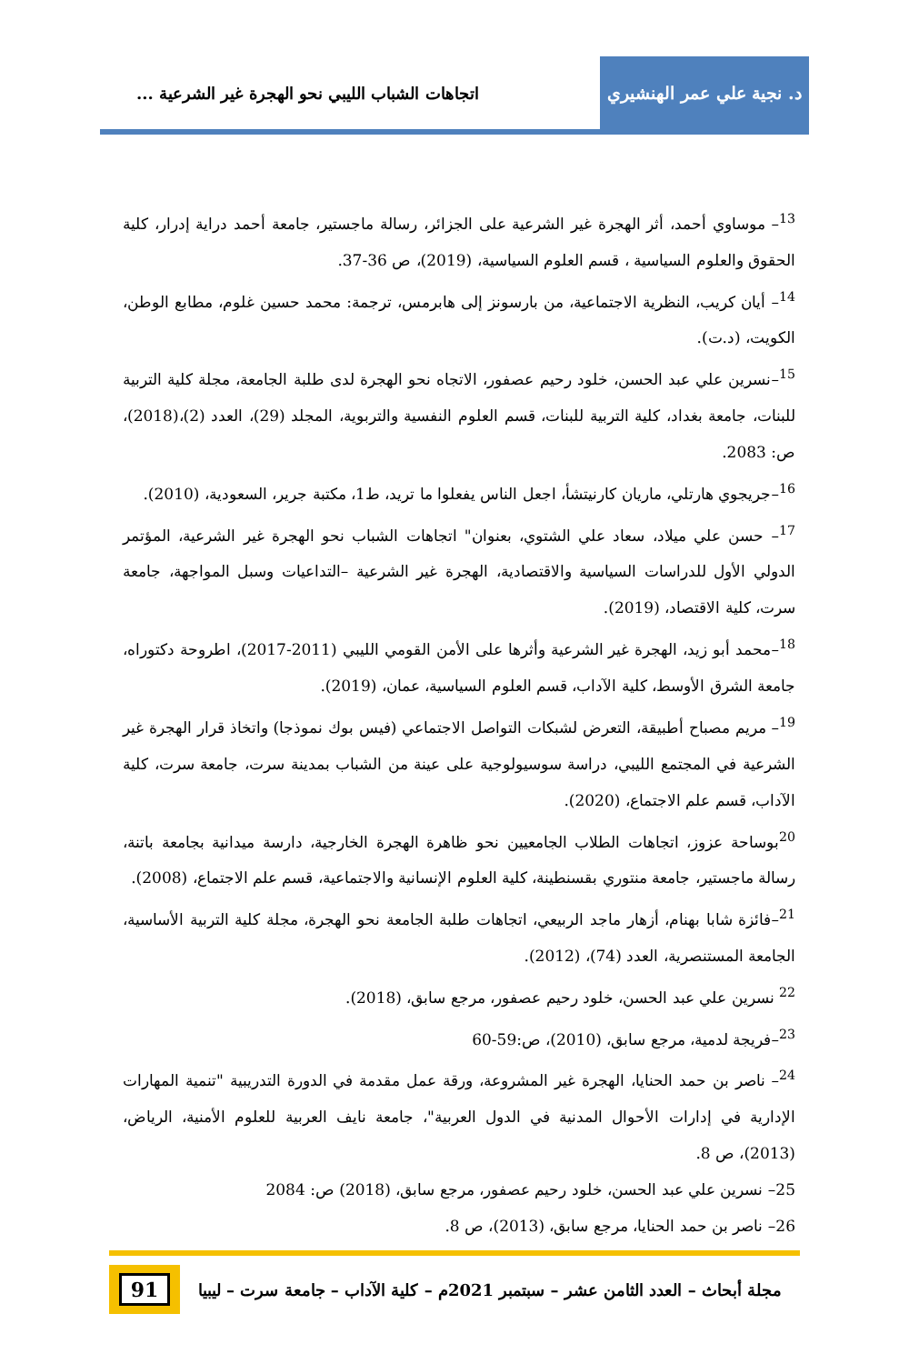د. نجية علي عمر الهنشيري
اتجاهات الشباب الليبي نحو الهجرة غير الشرعية ...
<sup>13</sup>– موساوي أحمد، أثر الهجرة غير الشرعية على الجزائر، رسالة ماجستير، جامعة أحمد دراية إدرار، كلية الحقوق والعلوم السياسية ، قسم العلوم السياسية، (2019)، ص 36-37.
<sup>14</sup>– أيان كريب، النظرية الاجتماعية، من بارسونز إلى هابرمس، ترجمة: محمد حسين غلوم، مطابع الوطن، الكويت، (د.ت).
<sup>15</sup>–نسرين علي عبد الحسن، خلود رحيم عصفور، الاتجاه نحو الهجرة لدى طلبة الجامعة، مجلة كلية التربية للبنات، جامعة بغداد، كلية التربية للبنات، قسم العلوم النفسية والتربوية، المجلد (29)، العدد (2)،(2018)، ص: 2083.
<sup>16</sup>–جريجوي هارتلي، ماريان كارنيتشأ، اجعل الناس يفعلوا ما تريد، ط1، مكتبة جرير، السعودية، (2010).
<sup>17</sup>– حسن علي ميلاد، سعاد علي الشتوي، بعنوان" اتجاهات الشباب نحو الهجرة غير الشرعية، المؤتمر الدولي الأول للدراسات السياسية والاقتصادية، الهجرة غير الشرعية –التداعيات وسبل المواجهة، جامعة سرت، كلية الاقتصاد، (2019).
<sup>18</sup>–محمد أبو زيد، الهجرة غير الشرعية وأثرها على الأمن القومي الليبي (2011-2017)، اطروحة دكتوراه، جامعة الشرق الأوسط، كلية الآداب، قسم العلوم السياسية، عمان، (2019).
<sup>19</sup>– مريم مصباح أطبيقة، التعرض لشبكات التواصل الاجتماعي (فيس بوك نموذجا) واتخاذ قرار الهجرة غير الشرعية في المجتمع الليبي، دراسة سوسيولوجية على عينة من الشباب بمدينة سرت، جامعة سرت، كلية الآداب، قسم علم الاجتماع، (2020).
<sup>20</sup> بوساحة عزوز، اتجاهات الطلاب الجامعيين نحو ظاهرة الهجرة الخارجية، دارسة ميدانية بجامعة باتنة، رسالة ماجستير، جامعة منتوري بقسنطينة، كلية العلوم الإنسانية والاجتماعية، قسم علم الاجتماع، (2008).
<sup>21</sup>–فائزة شابا بهنام، أزهار ماجد الربيعي، اتجاهات طلبة الجامعة نحو الهجرة، مجلة كلية التربية الأساسية، الجامعة المستنصرية، العدد (74)، (2012).
<sup>22</sup> نسرين علي عبد الحسن، خلود رحيم عصفور، مرجع سابق، (2018).
<sup>23</sup>–فريجة لدمية، مرجع سابق، (2010)، ص:59-60
<sup>24</sup>– ناصر بن حمد الحنايا، الهجرة غير المشروعة، ورقة عمل مقدمة في الدورة التدريبية "تنمية المهارات الإدارية في إدارات الأحوال المدنية في الدول العربية"، جامعة نايف العربية للعلوم الأمنية، الرياض، (2013)، ص 8.
25– نسرين علي عبد الحسن، خلود رحيم عصفور، مرجع سابق، (2018) ص: 2084
26– ناصر بن حمد الحنايا، مرجع سابق، (2013)، ص 8.
مجلة أبحاث – العدد الثامن عشر – سبتمبر 2021م – كلية الآداب – جامعة سرت – ليبيا
91